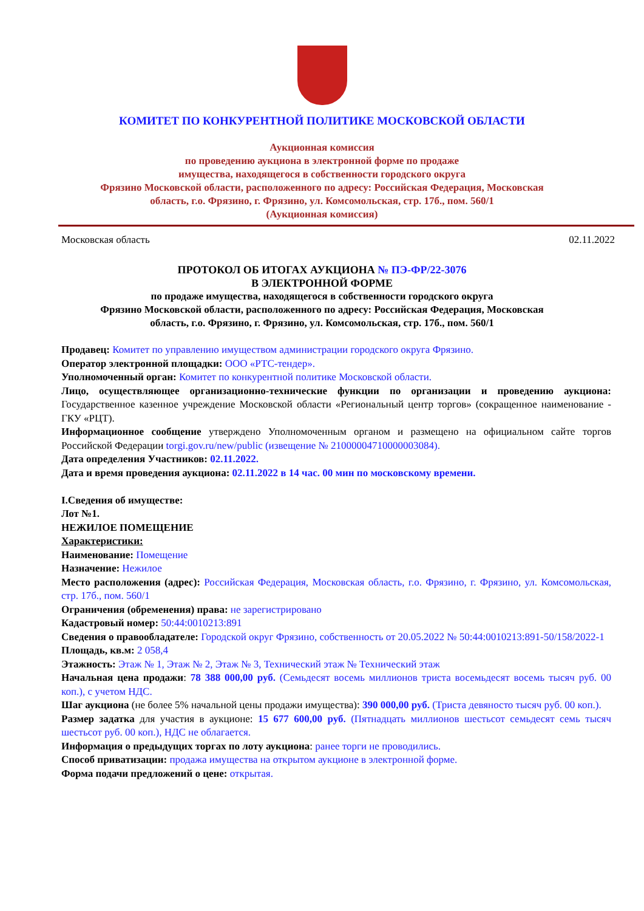КОМИТЕТ ПО КОНКУРЕНТНОЙ ПОЛИТИКЕ МОСКОВСКОЙ ОБЛАСТИ
Аукционная комиссия
по проведению аукциона в электронной форме по продаже
имущества, находящегося в собственности городского округа
Фрязино Московской области, расположенного по адресу: Российская Федерация, Московская
область, г.о. Фрязино, г. Фрязино, ул. Комсомольская, стр. 17б., пом. 560/1
(Аукционная комиссия)
Московская область 02.11.2022
ПРОТОКОЛ ОБ ИТОГАХ АУКЦИОНА № ПЭ-ФР/22-3076
В ЭЛЕКТРОННОЙ ФОРМЕ
по продаже имущества, находящегося в собственности городского округа
Фрязино Московской области, расположенного по адресу: Российская Федерация, Московская
область, г.о. Фрязино, г. Фрязино, ул. Комсомольская, стр. 17б., пом. 560/1
Продавец: Комитет по управлению имуществом администрации городского округа Фрязино.
Оператор электронной площадки: ООО «РТС-тендер».
Уполномоченный орган: Комитет по конкурентной политике Московской области.
Лицо, осуществляющее организационно-технические функции по организации и проведению аукциона: Государственное казенное учреждение Московской области «Региональный центр торгов» (сокращенное наименование - ГКУ «РЦТ).
Информационное сообщение утверждено Уполномоченным органом и размещено на официальном сайте торгов Российской Федерации torgi.gov.ru/new/public (извещение № 21000004710000003084).
Дата определения Участников: 02.11.2022.
Дата и время проведения аукциона: 02.11.2022 в 14 час. 00 мин по московскому времени.
I.Сведения об имуществе:
Лот №1.
НЕЖИЛОЕ ПОМЕЩЕНИЕ
Характеристики:
Наименование: Помещение
Назначение: Нежилое
Место расположения (адрес): Российская Федерация, Московская область, г.о. Фрязино, г. Фрязино, ул. Комсомольская, стр. 17б., пом. 560/1
Ограничения (обременения) права: не зарегистрировано
Кадастровый номер: 50:44:0010213:891
Сведения о правообладателе: Городской округ Фрязино, собственность от 20.05.2022 № 50:44:0010213:891-50/158/2022-1
Площадь, кв.м: 2 058,4
Этажность: Этаж № 1, Этаж № 2, Этаж № 3, Технический этаж № Технический этаж
Начальная цена продажи: 78 388 000,00 руб. (Семьдесят восемь миллионов триста восемьдесят восемь тысяч руб. 00 коп.), с учетом НДС.
Шаг аукциона (не более 5% начальной цены продажи имущества): 390 000,00 руб. (Триста девяносто тысяч руб. 00 коп.).
Размер задатка для участия в аукционе: 15 677 600,00 руб. (Пятнадцать миллионов шестьсот семьдесят семь тысяч шестьсот руб. 00 коп.), НДС не облагается.
Информация о предыдущих торгах по лоту аукциона: ранее торги не проводились.
Способ приватизации: продажа имущества на открытом аукционе в электронной форме.
Форма подачи предложений о цене: открытая.